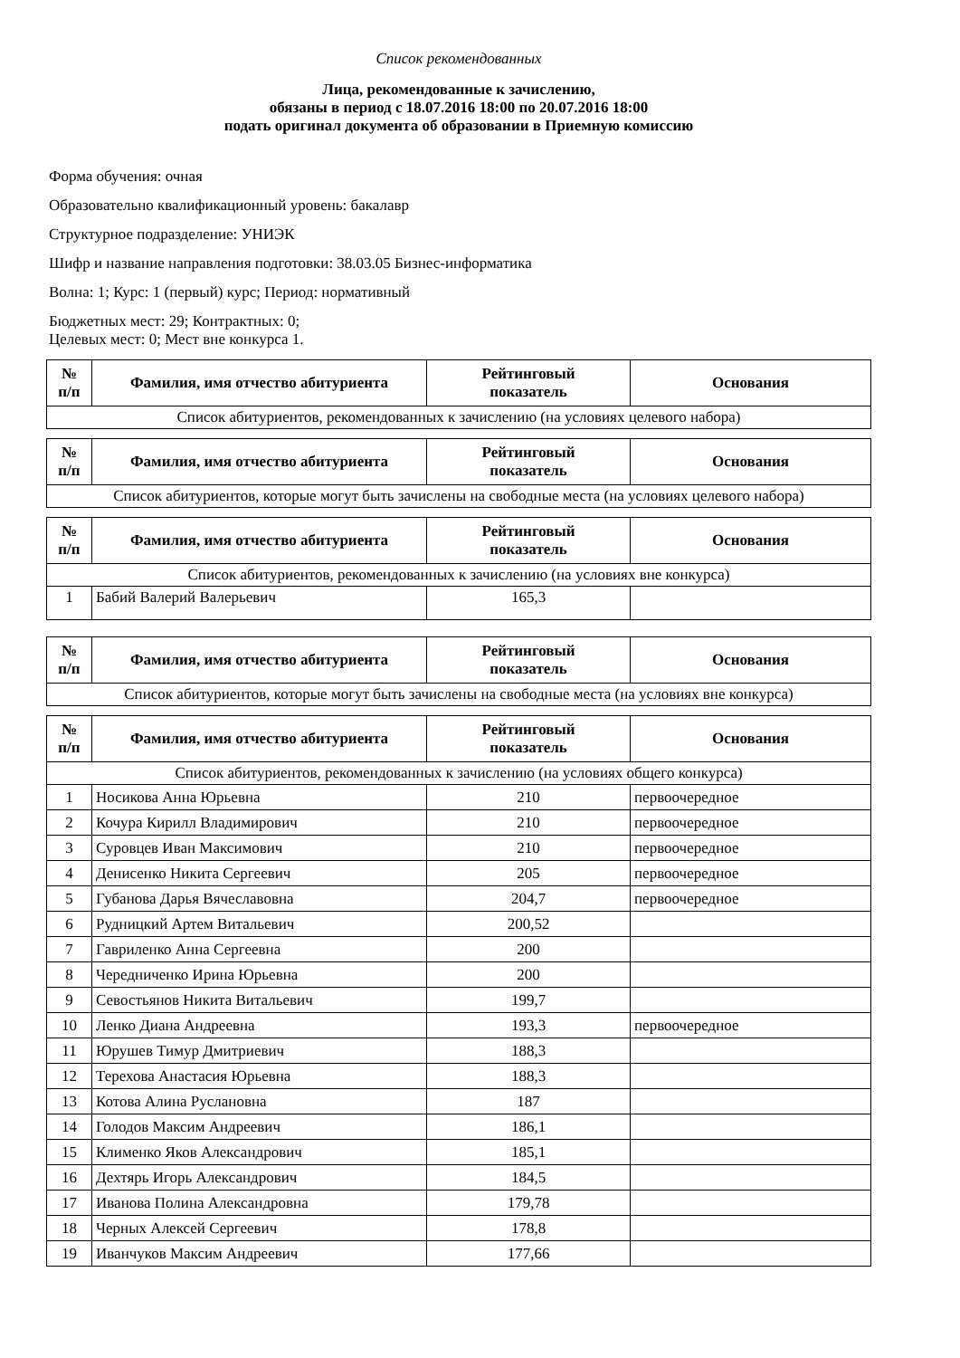Список рекомендованных
Лица, рекомендованные к зачислению,
обязаны в период с 18.07.2016 18:00 по 20.07.2016 18:00
подать оригинал документа об образовании в Приемную комиссию
Форма обучения: очная
Образовательно квалификационный уровень: бакалавр
Структурное подразделение: УНИЭК
Шифр и название направления подготовки: 38.03.05 Бизнес-информатика
Волна: 1; Курс: 1 (первый) курс; Период: нормативный
Бюджетных мест: 29; Контрактных: 0;
Целевых мест: 0; Мест вне конкурса 1.
| № п/п | Фамилия, имя отчество абитуриента | Рейтинговый показатель | Основания |
| --- | --- | --- | --- |
| Список абитуриентов, рекомендованных к зачислению (на условиях целевого набора) | | | |
| № п/п | Фамилия, имя отчество абитуриента | Рейтинговый показатель | Основания |
| --- | --- | --- | --- |
| Список абитуриентов, которые могут быть зачислены на свободные места (на условиях целевого набора) | | | |
| № п/п | Фамилия, имя отчество абитуриента | Рейтинговый показатель | Основания |
| --- | --- | --- | --- |
| Список абитуриентов, рекомендованных к зачислению (на условиях вне конкурса) | | | |
| 1 | Бабий Валерий Валерьевич | 165,3 | |
| № п/п | Фамилия, имя отчество абитуриента | Рейтинговый показатель | Основания |
| --- | --- | --- | --- |
| Список абитуриентов, которые могут быть зачислены на свободные места (на условиях вне конкурса) | | | |
| № п/п | Фамилия, имя отчество абитуриента | Рейтинговый показатель | Основания |
| --- | --- | --- | --- |
| Список абитуриентов, рекомендованных к зачислению (на условиях общего конкурса) | | | |
| 1 | Носикова Анна Юрьевна | 210 | первоочередное |
| 2 | Кочура Кирилл Владимирович | 210 | первоочередное |
| 3 | Суровцев Иван Максимович | 210 | первоочередное |
| 4 | Денисенко Никита Сергеевич | 205 | первоочередное |
| 5 | Губанова Дарья Вячеславовна | 204,7 | первоочередное |
| 6 | Рудницкий Артем Витальевич | 200,52 | |
| 7 | Гавриленко Анна Сергеевна | 200 | |
| 8 | Чередниченко Ирина Юрьевна | 200 | |
| 9 | Севостьянов Никита Витальевич | 199,7 | |
| 10 | Ленко Диана Андреевна | 193,3 | первоочередное |
| 11 | Юрушев Тимур Дмитриевич | 188,3 | |
| 12 | Терехова Анастасия Юрьевна | 188,3 | |
| 13 | Котова Алина Руслановна | 187 | |
| 14 | Голодов Максим Андреевич | 186,1 | |
| 15 | Клименко Яков Александрович | 185,1 | |
| 16 | Дехтярь Игорь Александрович | 184,5 | |
| 17 | Иванова Полина Александровна | 179,78 | |
| 18 | Черных Алексей Сергеевич | 178,8 | |
| 19 | Иванчуков Максим Андреевич | 177,66 | |